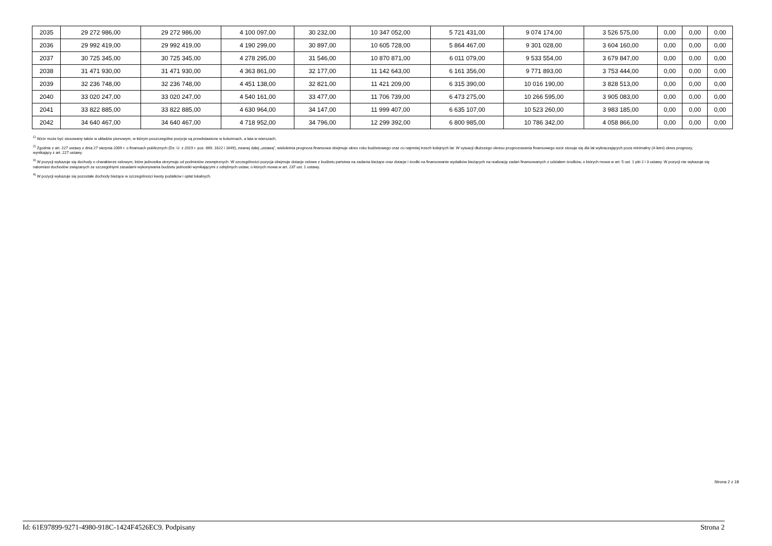| 2035 | 29 272 986,00 | 29 272 986,00 | 4 100 097,00 | 30 232,00 | 10 347 052,00 | 5 721 431,00 | 9 074 174,00 | 3 526 575,00 | 0,00 | 0,00 | 0,00 |
| 2036 | 29 992 419,00 | 29 992 419,00 | 4 190 299,00 | 30 897,00 | 10 605 728,00 | 5 864 467,00 | 9 301 028,00 | 3 604 160,00 | 0,00 | 0,00 | 0,00 |
| 2037 | 30 725 345,00 | 30 725 345,00 | 4 278 295,00 | 31 546,00 | 10 870 871,00 | 6 011 079,00 | 9 533 554,00 | 3 679 847,00 | 0,00 | 0,00 | 0,00 |
| 2038 | 31 471 930,00 | 31 471 930,00 | 4 363 861,00 | 32 177,00 | 11 142 643,00 | 6 161 356,00 | 9 771 893,00 | 3 753 444,00 | 0,00 | 0,00 | 0,00 |
| 2039 | 32 236 748,00 | 32 236 748,00 | 4 451 138,00 | 32 821,00 | 11 421 209,00 | 6 315 390,00 | 10 016 190,00 | 3 828 513,00 | 0,00 | 0,00 | 0,00 |
| 2040 | 33 020 247,00 | 33 020 247,00 | 4 540 161,00 | 33 477,00 | 11 706 739,00 | 6 473 275,00 | 10 266 595,00 | 3 905 083,00 | 0,00 | 0,00 | 0,00 |
| 2041 | 33 822 885,00 | 33 822 885,00 | 4 630 964,00 | 34 147,00 | 11 999 407,00 | 6 635 107,00 | 10 523 260,00 | 3 983 185,00 | 0,00 | 0,00 | 0,00 |
| 2042 | 34 640 467,00 | 34 640 467,00 | 4 718 952,00 | 34 796,00 | 12 299 392,00 | 6 800 985,00 | 10 786 342,00 | 4 058 866,00 | 0,00 | 0,00 | 0,00 |
<sup>1)</sup> Wzór może być stosowany także w układzie pionowym, w którym poszczególne pozycje są przedstawione w kolumnach, a lata w wierszach.
<sup>2)</sup> Zgodnie z art. 227 ustawy z dnia 27 sierpnia 2009 r. o finansach publicznych (Dz. U. z 2019 r. poz. 869, 1622 i 1649), zwanej dalej „ustawą”, wieloletnia prognoza finansowa obejmuje okres roku budżetowego oraz co najmniej trzech kolejnych lat. W sytuacji dłuższego okresu prognozowania finansowego wzór stosuje się dla lat wykraczających poza minimalny (4-letni) okres prognozy, wynikający z art. 227 ustawy.
<sup>3)</sup> W pozycji wykazuje się dochody o charakterze celowym, które jednostka otrzymuje od podmiotów zewnętrznych. W szczególności pozycja obejmuje dotacje celowe z budżetu państwa na zadania bieżące oraz dotacje i środki na finansowanie wydatków bieżących na realizację zadań finansowanych z udziałem środków, o których mowa w art. 5 ust. 1 pkt 2 i 3 ustawy. W pozycji nie wykazuje się natomiast dochodów związanych ze szczególnymi zasadami wykonywania budżetu jednostki wynikającymi z odrębnych ustaw, o których mowa w art. 237 ust. 1 ustawy.
<sup>4)</sup> W pozycji wykazuje się pozostałe dochody bieżące w szczególności kwoty podatków i opłat lokalnych.
Strona 2 z 18
Id: 61E97899-9271-4980-918C-1424F4526EC9. Podpisany Strona 2